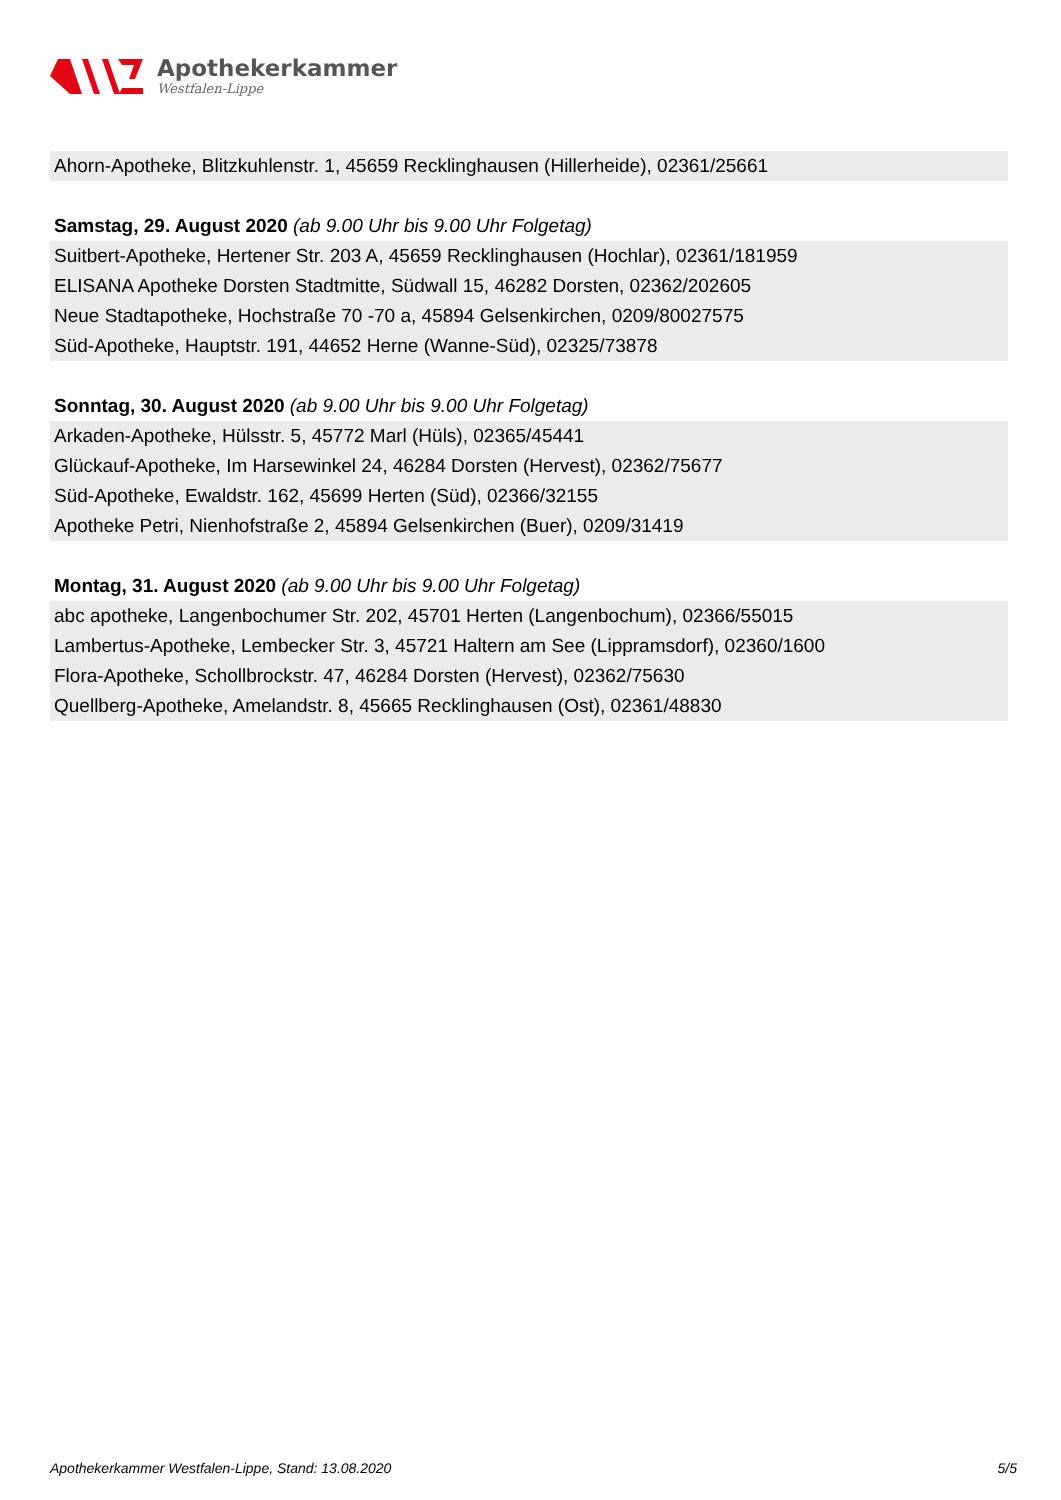Apothekerkammer
Westfalen-Lippe
Ahorn-Apotheke, Blitzkuhlenstr. 1, 45659 Recklinghausen (Hillerheide), 02361/25661
Samstag, 29. August 2020 (ab 9.00 Uhr bis 9.00 Uhr Folgetag)
Suitbert-Apotheke, Hertener Str. 203 A, 45659 Recklinghausen (Hochlar), 02361/181959
ELISANA Apotheke Dorsten Stadtmitte, Südwall 15, 46282 Dorsten, 02362/202605
Neue Stadtapotheke, Hochstraße 70 -70 a, 45894 Gelsenkirchen, 0209/80027575
Süd-Apotheke, Hauptstr. 191, 44652 Herne (Wanne-Süd), 02325/73878
Sonntag, 30. August 2020 (ab 9.00 Uhr bis 9.00 Uhr Folgetag)
Arkaden-Apotheke, Hülsstr. 5, 45772 Marl (Hüls), 02365/45441
Glückauf-Apotheke, Im Harsewinkel 24, 46284 Dorsten (Hervest), 02362/75677
Süd-Apotheke, Ewaldstr. 162, 45699 Herten (Süd), 02366/32155
Apotheke Petri, Nienhofstraße 2, 45894 Gelsenkirchen (Buer), 0209/31419
Montag, 31. August 2020 (ab 9.00 Uhr bis 9.00 Uhr Folgetag)
abc apotheke, Langenbochumer Str. 202, 45701 Herten (Langenbochum), 02366/55015
Lambertus-Apotheke, Lembecker Str. 3, 45721 Haltern am See (Lippramsdorf), 02360/1600
Flora-Apotheke, Schollbrockstr. 47, 46284 Dorsten (Hervest), 02362/75630
Quellberg-Apotheke, Amelandstr. 8, 45665 Recklinghausen (Ost), 02361/48830
Apothekerkammer Westfalen-Lippe, Stand: 13.08.2020 5/5